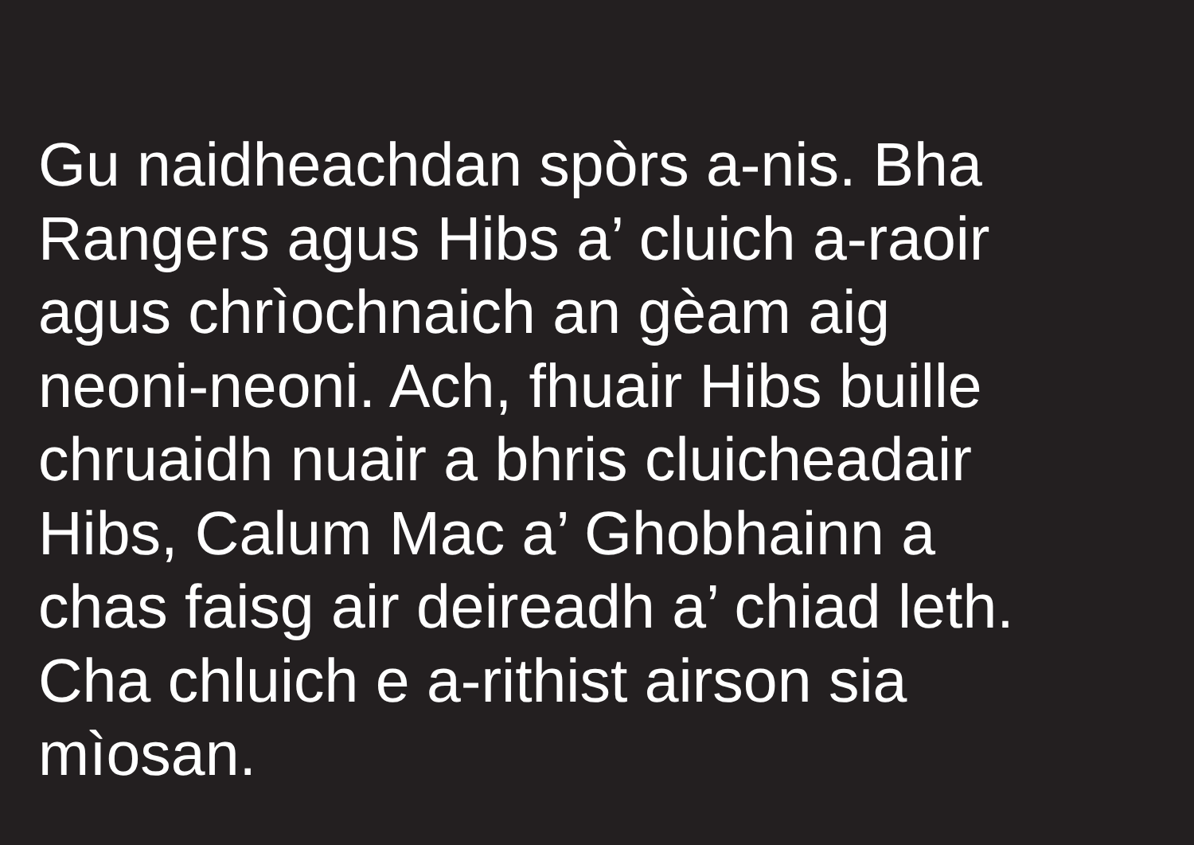Gu naidheachdan spòrs a-nis. Bha
Rangers agus Hibs a’ cluich a-raoir
agus chrìochnaich an gèam aig
neoni-neoni. Ach, fhuair Hibs buille
chruaidh nuair a bhris cluicheadair
Hibs, Calum Mac a’ Ghobhainn a
chas faisg air deireadh a’ chiad leth.
Cha chluich e a-rithist airson sia
mìosan.